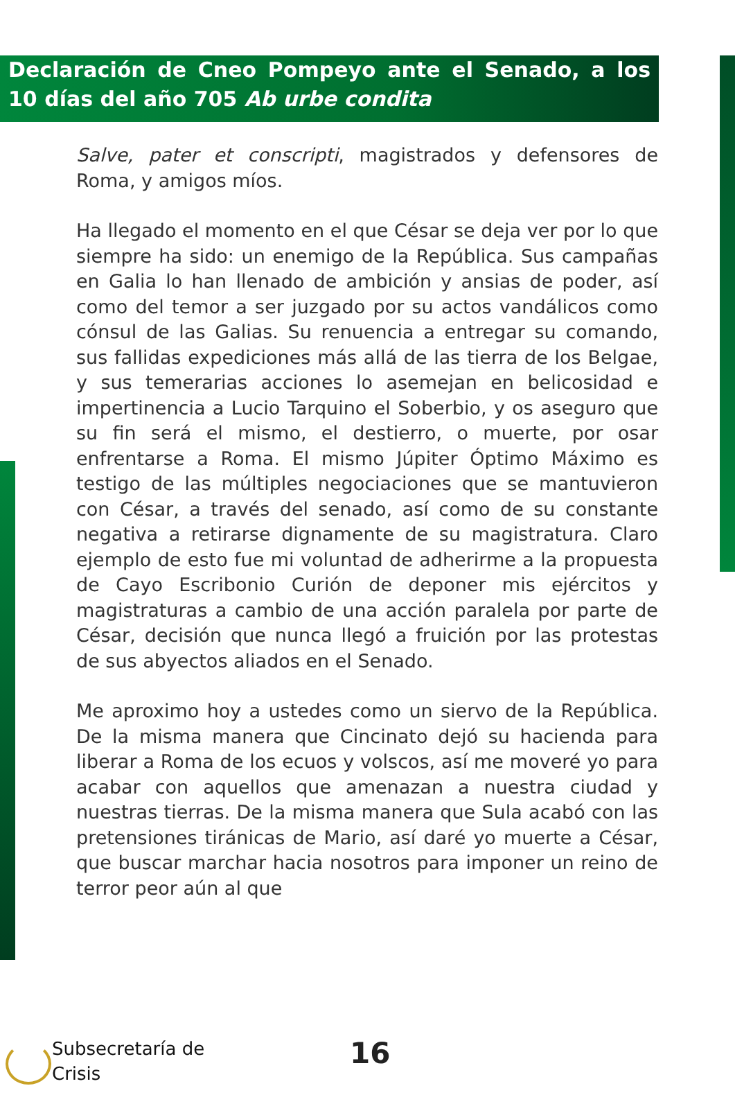Declaración de Cneo Pompeyo ante el Senado, a los 10 días del año 705 Ab urbe condita
Salve, pater et conscripti, magistrados y defensores de Roma, y amigos míos.
Ha llegado el momento en el que César se deja ver por lo que siempre ha sido: un enemigo de la República. Sus campañas en Galia lo han llenado de ambición y ansias de poder, así como del temor a ser juzgado por su actos vandálicos como cónsul de las Galias. Su renuencia a entregar su comando, sus fallidas expediciones más allá de las tierra de los Belgae, y sus temerarias acciones lo asemejan en belicosidad e impertinencia a Lucio Tarquino el Soberbio, y os aseguro que su fin será el mismo, el destierro, o muerte, por osar enfrentarse a Roma. El mismo Júpiter Óptimo Máximo es testigo de las múltiples negociaciones que se mantuvieron con César, a través del senado, así como de su constante negativa a retirarse dignamente de su magistratura. Claro ejemplo de esto fue mi voluntad de adherirme a la propuesta de Cayo Escribonio Curión de deponer mis ejércitos y magistraturas a cambio de una acción paralela por parte de César, decisión que nunca llegó a fruición por las protestas de sus abyectos aliados en el Senado.
Me aproximo hoy a ustedes como un siervo de la República. De la misma manera que Cincinato dejó su hacienda para liberar a Roma de los ecuos y volscos, así me moveré yo para acabar con aquellos que amenazan a nuestra ciudad y nuestras tierras. De la misma manera que Sula acabó con las pretensiones tiránicas de Mario, así daré yo muerte a César, que buscar marchar hacia nosotros para imponer un reino de terror peor aún al que
Subsecretaría de
Crisis
16